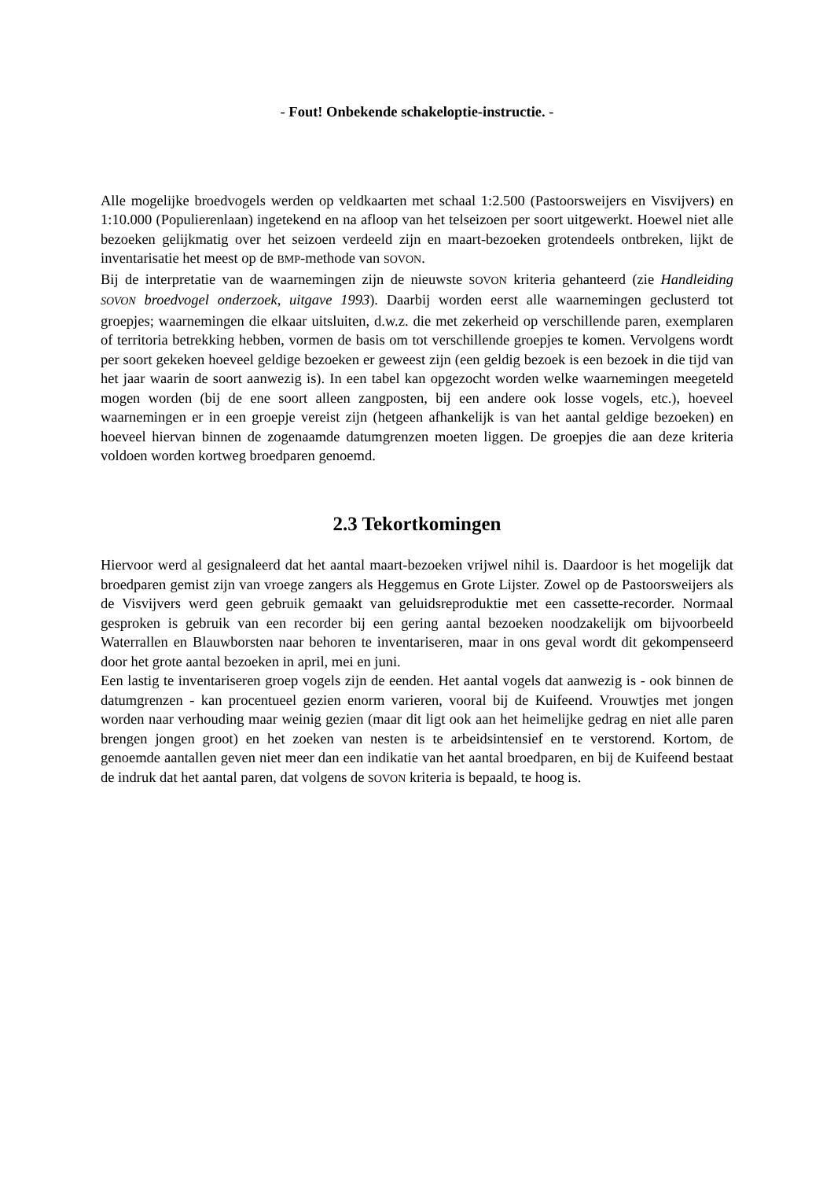- Fout! Onbekende schakeloptie-instructie. -
Alle mogelijke broedvogels werden op veldkaarten met schaal 1:2.500 (Pastoorsweijers en Visvijvers) en 1:10.000 (Populierenlaan) ingetekend en na afloop van het telseizoen per soort uitgewerkt. Hoewel niet alle bezoeken gelijkmatig over het seizoen verdeeld zijn en maart-bezoeken grotendeels ontbreken, lijkt de inventarisatie het meest op de BMP-methode van SOVON.
Bij de interpretatie van de waarnemingen zijn de nieuwste SOVON kriteria gehanteerd (zie Handleiding SOVON broedvogel onderzoek, uitgave 1993). Daarbij worden eerst alle waarnemingen geclusterd tot groepjes; waarnemingen die elkaar uitsluiten, d.w.z. die met zekerheid op verschillende paren, exemplaren of territoria betrekking hebben, vormen de basis om tot verschillende groepjes te komen. Vervolgens wordt per soort gekeken hoeveel geldige bezoeken er geweest zijn (een geldig bezoek is een bezoek in die tijd van het jaar waarin de soort aanwezig is). In een tabel kan opgezocht worden welke waarnemingen meegeteld mogen worden (bij de ene soort alleen zangposten, bij een andere ook losse vogels, etc.), hoeveel waarnemingen er in een groepje vereist zijn (hetgeen afhankelijk is van het aantal geldige bezoeken) en hoeveel hiervan binnen de zogenaamde datumgrenzen moeten liggen. De groepjes die aan deze kriteria voldoen worden kortweg broedparen genoemd.
2.3 Tekortkomingen
Hiervoor werd al gesignaleerd dat het aantal maart-bezoeken vrijwel nihil is. Daardoor is het mogelijk dat broedparen gemist zijn van vroege zangers als Heggemus en Grote Lijster. Zowel op de Pastoorsweijers als de Visvijvers werd geen gebruik gemaakt van geluidsreproduktie met een cassette-recorder. Normaal gesproken is gebruik van een recorder bij een gering aantal bezoeken noodzakelijk om bijvoorbeeld Waterrallen en Blauwborsten naar behoren te inventariseren, maar in ons geval wordt dit gekompenseerd door het grote aantal bezoeken in april, mei en juni.
Een lastig te inventariseren groep vogels zijn de eenden. Het aantal vogels dat aanwezig is - ook binnen de datumgrenzen - kan procentueel gezien enorm varieren, vooral bij de Kuifeend. Vrouwtjes met jongen worden naar verhouding maar weinig gezien (maar dit ligt ook aan het heimelijke gedrag en niet alle paren brengen jongen groot) en het zoeken van nesten is te arbeidsintensief en te verstorend. Kortom, de genoemde aantallen geven niet meer dan een indikatie van het aantal broedparen, en bij de Kuifeend bestaat de indruk dat het aantal paren, dat volgens de SOVON kriteria is bepaald, te hoog is.